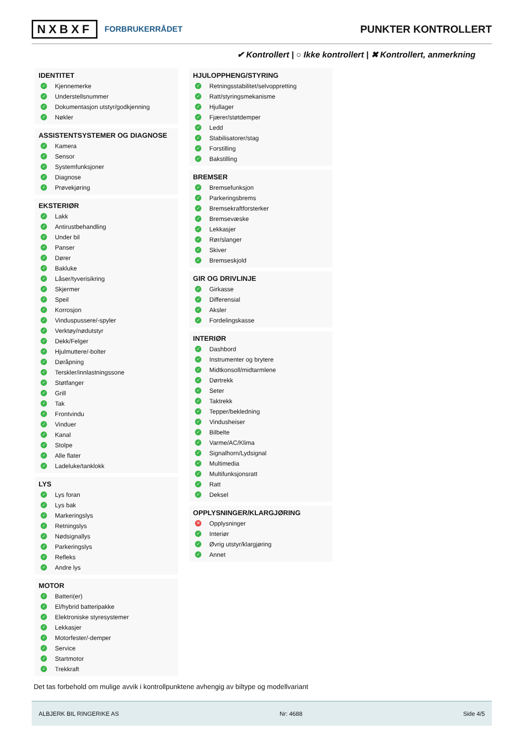NXBXF FORBRUKERRÅDET
PUNKTER KONTROLLERT
✔ Kontrollert | ○ Ikke kontrollert | ✖ Kontrollert, anmerkning
IDENTITET
✓ Kjennemerke
✓ Understellsnummer
✓ Dokumentasjon utstyr/godkjenning
✓ Nøkler
ASSISTENTSYSTEMER OG DIAGNOSE
✓ Kamera
✓ Sensor
✓ Systemfunksjoner
✓ Diagnose
✓ Prøvekjøring
EKSTERIØR
✓ Lakk
✓ Antirustbehandling
✓ Under bil
✓ Panser
✓ Dører
✓ Bakluke
✓ Låser/tyverisikring
✓ Skjermer
✓ Speil
✓ Korrosjon
✓ Vinduspussere/-spyler
✓ Verktøy/nødutstyr
✓ Dekk/Felger
✓ Hjulmuttere/-bolter
✓ Døråpning
✓ Terskler/innlastningssone
✓ Støtfanger
✓ Grill
✓ Tak
✓ Frontvindu
✓ Vinduer
✓ Kanal
✓ Stolpe
✓ Alle flater
✓ Ladeluke/tanklokk
LYS
✓ Lys foran
✓ Lys bak
✓ Markeringslys
✓ Retningslys
✓ Nødsignallys
✓ Parkeringslys
✓ Refleks
✓ Andre lys
MOTOR
✓ Batteri(er)
✓ El/hybrid batteripakke
✓ Elektroniske styresystemer
✓ Lekkasjer
✓ Motorfester/-demper
✓ Service
✓ Startmotor
✓ Trekkraft
HJULOPPHENG/STYRING
✓ Retningsstabilitet/selvoppretting
✓ Ratt/styringsmekanisme
✓ Hjullager
✓ Fjærer/støtdemper
✓ Ledd
✓ Stabilisatorer/stag
✓ Forstilling
✓ Bakstilling
BREMSER
✓ Bremsefunksjon
✓ Parkeringsbrems
✓ Bremsekraftforsterker
✓ Bremsevæske
✓ Lekkasjer
✓ Rør/slanger
✓ Skiver
✓ Bremseskjold
GIR OG DRIVLINJE
✓ Girkasse
✓ Differensial
✓ Aksler
✓ Fordelingskasse
INTERIØR
✓ Dashbord
✓ Instrumenter og brytere
✓ Midtkonsoll/midtarmlene
✓ Dørtrekk
✓ Seter
✓ Taktrekk
✓ Tepper/bekledning
✓ Vindusheiser
✓ Bilbelte
✓ Varme/AC/Klima
✓ Signalhorn/Lydsignal
✓ Multimedia
✓ Multifunksjonsratt
✓ Ratt
✓ Deksel
OPPLYSNINGER/KLARGJØRING
✕ Opplysninger
✓ Interiør
✓ Øvrig utstyr/klargjøring
✓ Annet
Det tas forbehold om mulige avvik i kontrollpunktene avhengig av biltype og modellvariant
ALBJERK BIL RINGERIKE AS Nr: 4688 Side 4/5